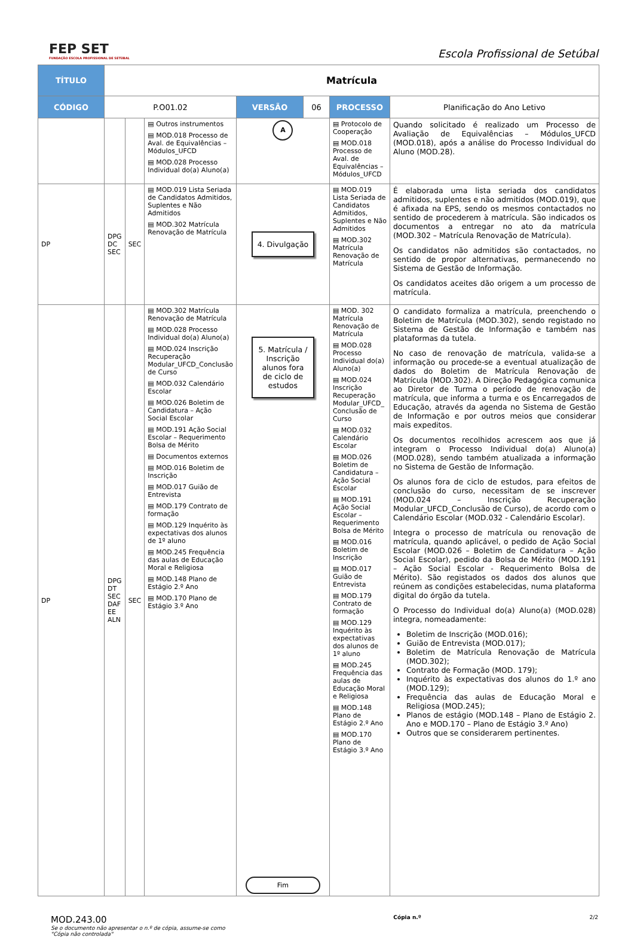FEP SET
FUNDAÇÃO ESCOLA PROFISSIONAL DE SETÚBAL
Escola Profissional de Setúbal
| TÍTULO | Matrícula | | | | | | |
| CÓDIGO | P.O01.02 | | | VERSÃO | 06 | PROCESSO | Planificação do Ano Letivo |
| | | | ▤ Outros instrumentos ▤ MOD.018 Processo de Aval. de Equivalências – Módulos_UFCD ▤ MOD.028 Processo Individual do(a) Aluno(a) | A | | ▤ Protocolo de Cooperação ▤ MOD.018 Processo de Aval. de Equivalências – Módulos_UFCD | Quando solicitado é realizado um Processo de Avaliação de Equivalências – Módulos_UFCD (MOD.018), após a análise do Processo Individual do Aluno (MOD.28). |
| DP | DPG DC SEC | SEC | ▤ MOD.019 Lista Seriada de Candidatos Admitidos, Suplentes e Não Admitidos ▤ MOD.302 Matrícula Renovação de Matrícula | 4. Divulgação | | ▤ MOD.019 Lista Seriada de Candidatos Admitidos, Suplentes e Não Admitidos ▤ MOD.302 Matrícula Renovação de Matrícula | É elaborada uma lista seriada dos candidatos admitidos, suplentes e não admitidos (MOD.019), que é afixada na EPS, sendo os mesmos contactados no sentido de procederem à matrícula. São indicados os documentos a entregar no ato da matrícula (MOD.302 – Matrícula Renovação de Matrícula). Os candidatos não admitidos são contactados, no sentido de propor alternativas, permanecendo no Sistema de Gestão de Informação. Os candidatos aceites dão origem a um processo de matrícula. |
| DP | DPG DT SEC DAF EE ALN | SEC | ▤ MOD.302 Matrícula Renovação de Matrícula ▤ MOD.028 Processo Individual do(a) Aluno(a) ▤ MOD.024 Inscrição Recuperação Modular_UFCD_Conclusão de Curso ▤ MOD.032 Calendário Escolar ▤ MOD.026 Boletim de Candidatura – Ação Social Escolar ▤ MOD.191 Ação Social Escolar – Requerimento Bolsa de Mérito ▤ Documentos externos ▤ MOD.016 Boletim de Inscrição ▤ MOD.017 Guião de Entrevista ▤ MOD.179 Contrato de formação ▤ MOD.129 Inquérito às expectativas dos alunos de 1º aluno ▤ MOD.245 Frequência das aulas de Educação Moral e Religiosa ▤ MOD.148 Plano de Estágio 2.º Ano ▤ MOD.170 Plano de Estágio 3.º Ano | 5. Matrícula / Inscrição alunos fora de ciclo de estudos Fim | | ▤ MOD. 302 Matrícula Renovação de Matrícula ▤ MOD.028 Processo Individual do(a) Aluno(a) ▤ MOD.024 Inscrição Recuperação Modular_UFCD_ Conclusão de Curso ▤ MOD.032 Calendário Escolar ▤ MOD.026 Boletim de Candidatura – Ação Social Escolar ▤ MOD.191 Ação Social Escolar – Requerimento Bolsa de Mérito ▤ MOD.016 Boletim de Inscrição ▤ MOD.017 Guião de Entrevista ▤ MOD.179 Contrato de formação ▤ MOD.129 Inquérito às expectativas dos alunos de 1º aluno ▤ MOD.245 Frequência das aulas de Educação Moral e Religiosa ▤ MOD.148 Plano de Estágio 2.º Ano ▤ MOD.170 Plano de Estágio 3.º Ano | O candidato formaliza a matrícula, preenchendo o Boletim de Matrícula (MOD.302), sendo registado no Sistema de Gestão de Informação e também nas plataformas da tutela. No caso de renovação de matrícula, valida-se a informação ou procede-se a eventual atualização de dados do Boletim de Matrícula Renovação de Matrícula (MOD.302). A Direção Pedagógica comunica ao Diretor de Turma o período de renovação de matrícula, que informa a turma e os Encarregados de Educação, através da agenda no Sistema de Gestão de Informação e por outros meios que considerar mais expeditos. Os documentos recolhidos acrescem aos que já integram o Processo Individual do(a) Aluno(a) (MOD.028), sendo também atualizada a informação no Sistema de Gestão de Informação. Os alunos fora de ciclo de estudos, para efeitos de conclusão do curso, necessitam de se inscrever (MOD.024 – Inscrição Recuperação Modular_UFCD_Conclusão de Curso), de acordo com o Calendário Escolar (MOD.032 - Calendário Escolar). Integra o processo de matrícula ou renovação de matrícula, quando aplicável, o pedido de Ação Social Escolar (MOD.026 – Boletim de Candidatura – Ação Social Escolar), pedido da Bolsa de Mérito (MOD.191 – Ação Social Escolar - Requerimento Bolsa de Mérito). São registados os dados dos alunos que reúnem as condições estabelecidas, numa plataforma digital do órgão da tutela. O Processo do Individual do(a) Aluno(a) (MOD.028) integra, nomeadamente: Boletim de Inscrição (MOD.016); Guião de Entrevista (MOD.017); Boletim de Matrícula Renovação de Matrícula (MOD.302); Contrato de Formação (MOD. 179); Inquérito às expectativas dos alunos do 1.º ano (MOD.129); Frequência das aulas de Educação Moral e Religiosa (MOD.245); Planos de estágio (MOD.148 – Plano de Estágio 2. Ano e MOD.170 – Plano de Estágio 3.º Ano) Outros que se considerarem pertinentes. |
MOD.243.00
Se o documento não apresentar o n.º de cópia, assume-se como
"Cópia não controlada"
Cópia n.º 2/2